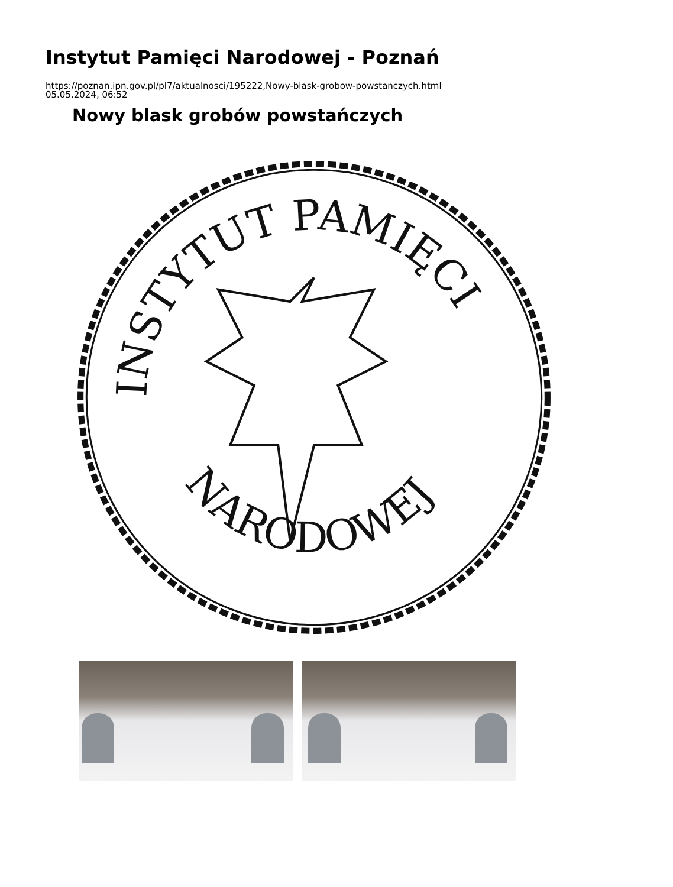Instytut Pamięci Narodowej - Poznań
https://poznan.ipn.gov.pl/pl7/aktualnosci/195222,Nowy-blask-grobow-powstanczych.html
05.05.2024, 06:52
Nowy blask grobów powstańczych
INSTYTUT PAMIĘCI
NARODOWEJ